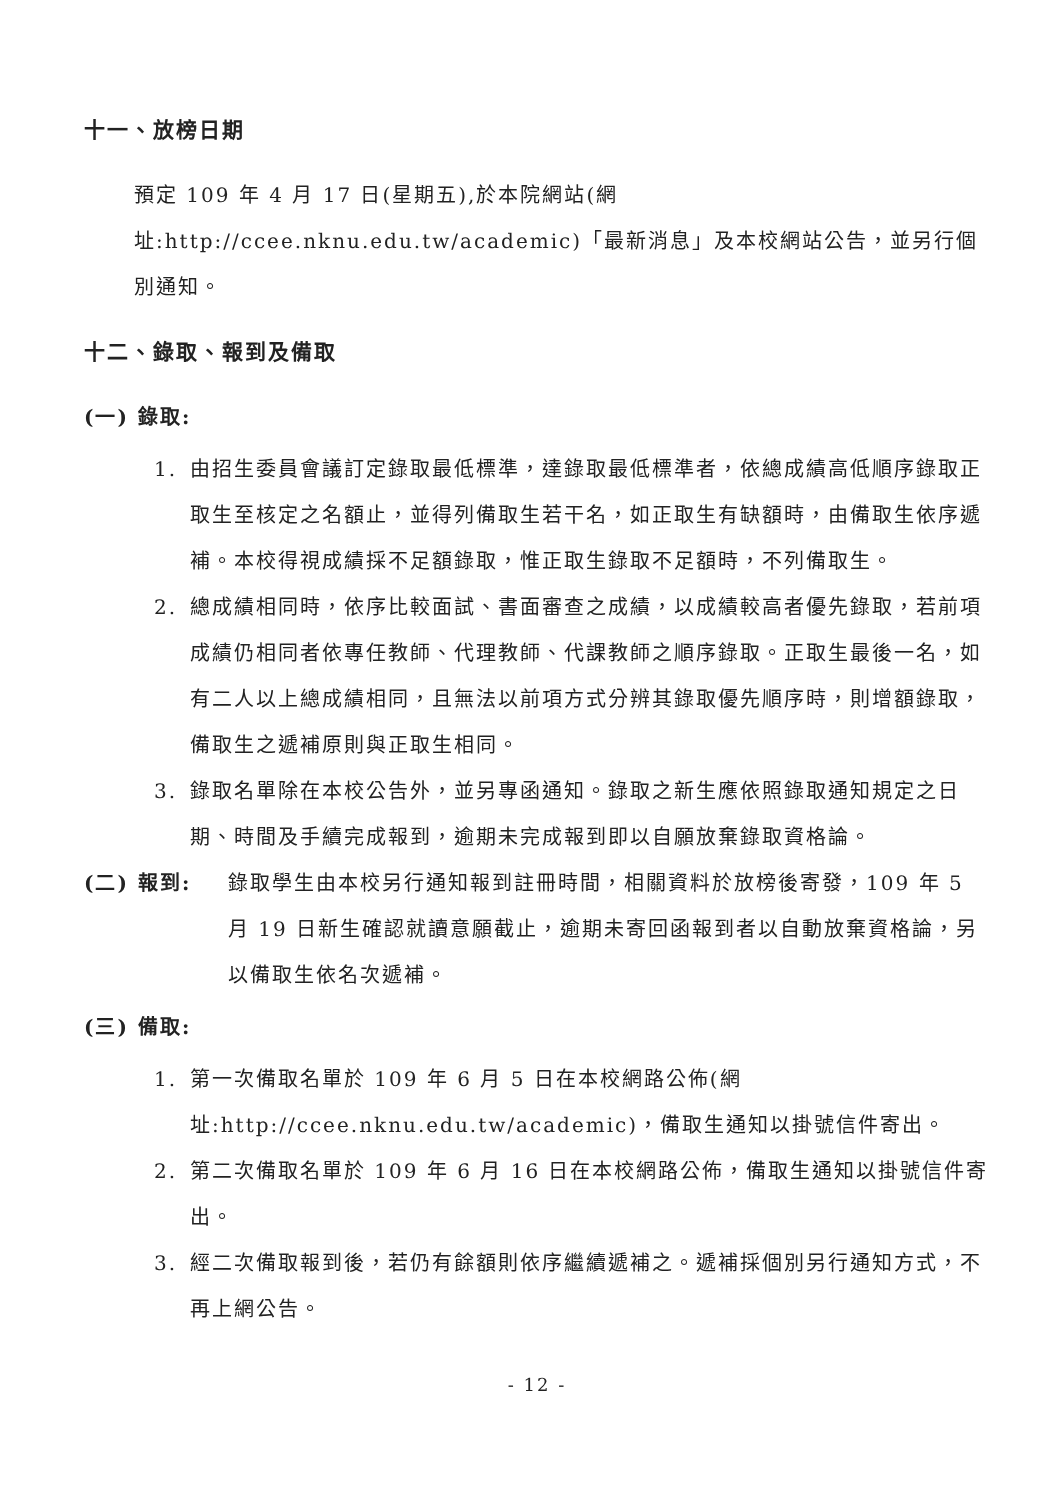十一、放榜日期
預定 109 年 4 月 17 日(星期五),於本院網站(網址:http://ccee.nknu.edu.tw/academic)「最新消息」及本校網站公告，並另行個別通知。
十二、錄取、報到及備取
(一) 錄取:
1. 由招生委員會議訂定錄取最低標準，達錄取最低標準者，依總成績高低順序錄取正取生至核定之名額止，並得列備取生若干名，如正取生有缺額時，由備取生依序遞補。本校得視成績採不足額錄取，惟正取生錄取不足額時，不列備取生。
2. 總成績相同時，依序比較面試、書面審查之成績，以成績較高者優先錄取，若前項成績仍相同者依專任教師、代理教師、代課教師之順序錄取。正取生最後一名，如有二人以上總成績相同，且無法以前項方式分辨其錄取優先順序時，則增額錄取，備取生之遞補原則與正取生相同。
3. 錄取名單除在本校公告外，並另專函通知。錄取之新生應依照錄取通知規定之日期、時間及手續完成報到，逾期未完成報到即以自願放棄錄取資格論。
(二) 報到: 錄取學生由本校另行通知報到註冊時間，相關資料於放榜後寄發，109 年 5 月 19 日新生確認就讀意願截止，逾期未寄回函報到者以自動放棄資格論，另以備取生依名次遞補。
(三) 備取:
1. 第一次備取名單於 109 年 6 月 5 日在本校網路公佈(網址:http://ccee.nknu.edu.tw/academic)，備取生通知以掛號信件寄出。
2. 第二次備取名單於 109 年 6 月 16 日在本校網路公佈，備取生通知以掛號信件寄出。
3. 經二次備取報到後，若仍有餘額則依序繼續遞補之。遞補採個別另行通知方式，不再上網公告。
- 12 -